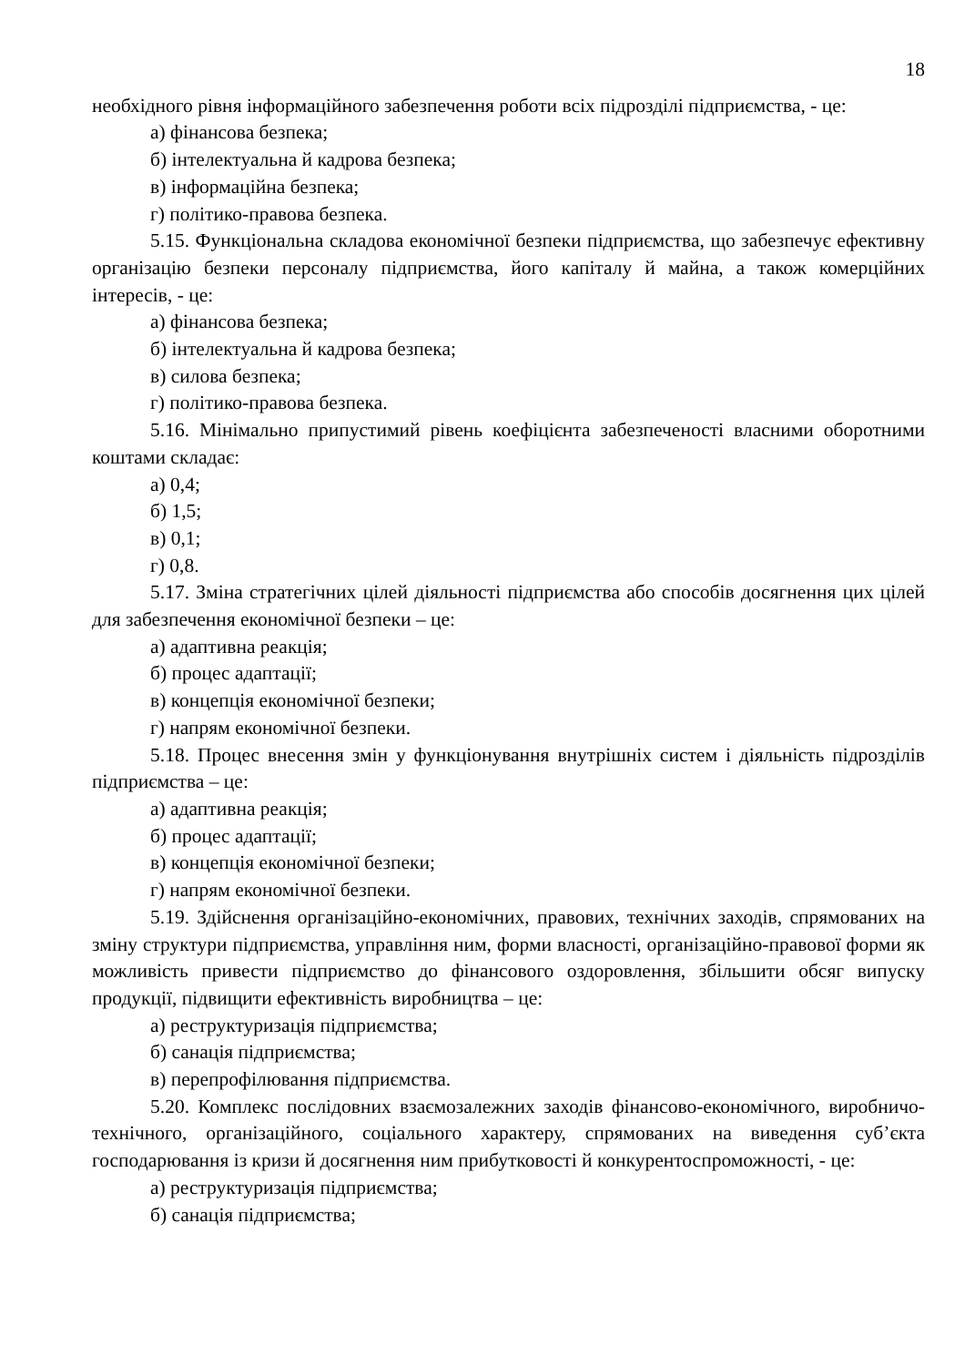18
необхідного рівня інформаційного забезпечення роботи всіх підрозділі підприємства, - це:
а) фінансова безпека;
б) інтелектуальна й кадрова безпека;
в) інформаційна безпека;
г) політико-правова безпека.
5.15. Функціональна складова економічної безпеки підприємства, що забезпечує ефективну організацію безпеки персоналу підприємства, його капіталу й майна, а також комерційних інтересів, - це:
а) фінансова безпека;
б) інтелектуальна й кадрова безпека;
в) силова безпека;
г) політико-правова безпека.
5.16. Мінімально припустимий рівень коефіцієнта забезпеченості власними оборотними коштами складає:
а) 0,4;
б) 1,5;
в) 0,1;
г) 0,8.
5.17. Зміна стратегічних цілей діяльності підприємства або способів досягнення цих цілей для забезпечення економічної безпеки – це:
а) адаптивна реакція;
б) процес адаптації;
в) концепція економічної безпеки;
г) напрям економічної безпеки.
5.18. Процес внесення змін у функціонування внутрішніх систем і діяльність підрозділів підприємства – це:
а) адаптивна реакція;
б) процес адаптації;
в) концепція економічної безпеки;
г) напрям економічної безпеки.
5.19. Здійснення організаційно-економічних, правових, технічних заходів, спрямованих на зміну структури підприємства, управління ним, форми власності, організаційно-правової форми як можливість привести підприємство до фінансового оздоровлення, збільшити обсяг випуску продукції, підвищити ефективність виробництва – це:
а) реструктуризація підприємства;
б) санація підприємства;
в) перепрофілювання підприємства.
5.20. Комплекс послідовних взаємозалежних заходів фінансово-економічного, виробничо-технічного, організаційного, соціального характеру, спрямованих на виведення суб’єкта господарювання із кризи й досягнення ним прибутковості й конкурентоспроможності, - це:
а) реструктуризація підприємства;
б) санація підприємства;